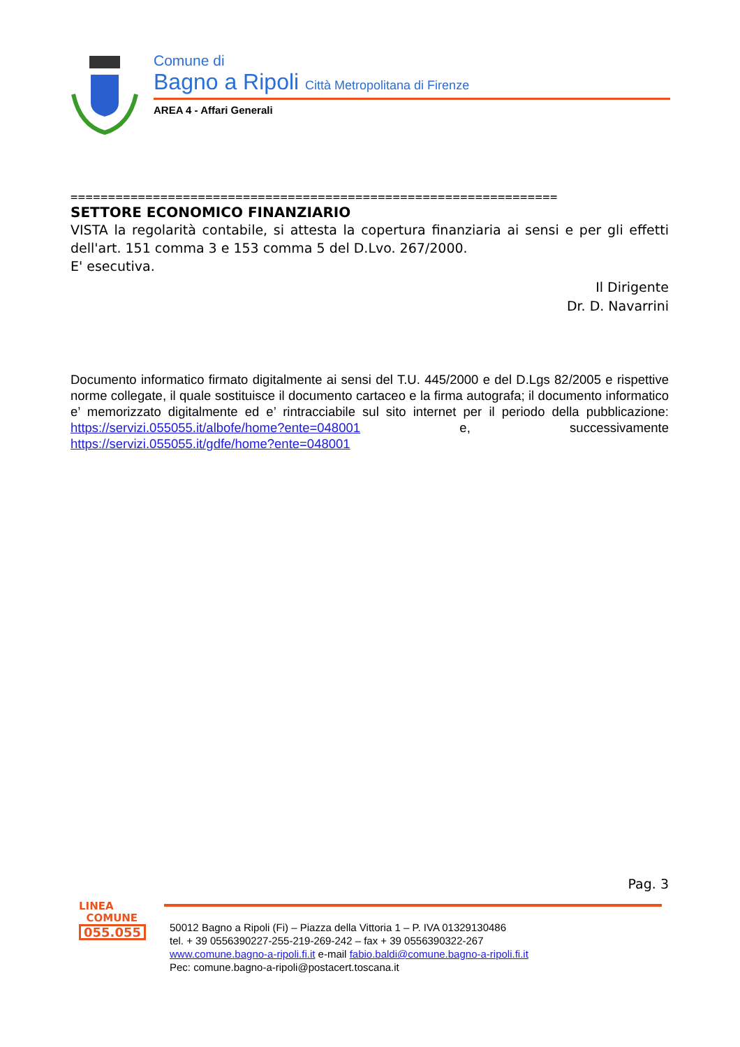Comune di
Bagno a Ripoli Città Metropolitana di Firenze
AREA 4 - Affari Generali
=================================================================
SETTORE ECONOMICO FINANZIARIO
VISTA la regolarità contabile, si attesta la copertura finanziaria ai sensi e per gli effetti dell'art. 151 comma 3 e 153 comma 5 del D.Lvo. 267/2000.
E' esecutiva.
Il Dirigente
Dr. D. Navarrini
Documento informatico firmato digitalmente ai sensi del T.U. 445/2000 e del D.Lgs 82/2005 e rispettive norme collegate, il quale sostituisce il documento cartaceo e la firma autografa; il documento informatico e’ memorizzato digitalmente ed e’ rintracciabile sul sito internet per il periodo della pubblicazione: https://servizi.055055.it/albofe/home?ente=048001 e, successivamente https://servizi.055055.it/gdfe/home?ente=048001
Pag. 3
LINEA
COMUNE
055.055
50012 Bagno a Ripoli (Fi) – Piazza della Vittoria 1 – P. IVA 01329130486
tel. + 39 0556390227-255-219-269-242 – fax + 39 0556390322-267
www.comune.bagno-a-ripoli.fi.it e-mail fabio.baldi@comune.bagno-a-ripoli.fi.it
Pec: comune.bagno-a-ripoli@postacert.toscana.it